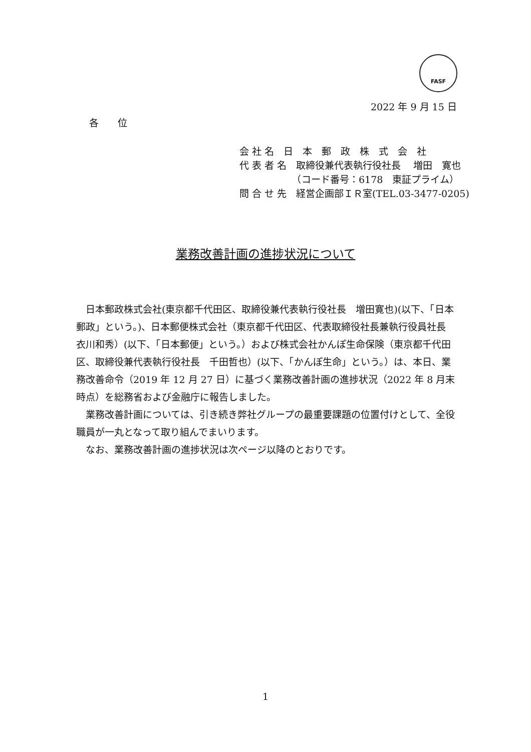FASF
2022 年 9 月 15 日
各 位
会 社 名　日　本　郵　政　株　式　会　社
代 表 者 名　取締役兼代表執行役社長　 増田　寛也
　　　　　　（コード番号：6178　東証プライム）
問 合 せ 先　経営企画部ＩＲ室(TEL.03-3477-0205)
業務改善計画の進捗状況について
日本郵政株式会社(東京都千代田区、取締役兼代表執行役社長　増田寛也)(以下、「日本郵政」という。)、日本郵便株式会社（東京都千代田区、代表取締役社長兼執行役員社長　衣川和秀）(以下、「日本郵便」という。）および株式会社かんぽ生命保険（東京都千代田区、取締役兼代表執行役社長　千田哲也）(以下、「かんぽ生命」という。）は、本日、業務改善命令（2019 年 12 月 27 日）に基づく業務改善計画の進捗状況（2022 年 8 月末時点）を総務省および金融庁に報告しました。
業務改善計画については、引き続き弊社グループの最重要課題の位置付けとして、全役職員が一丸となって取り組んでまいります。
なお、業務改善計画の進捗状況は次ページ以降のとおりです。
1